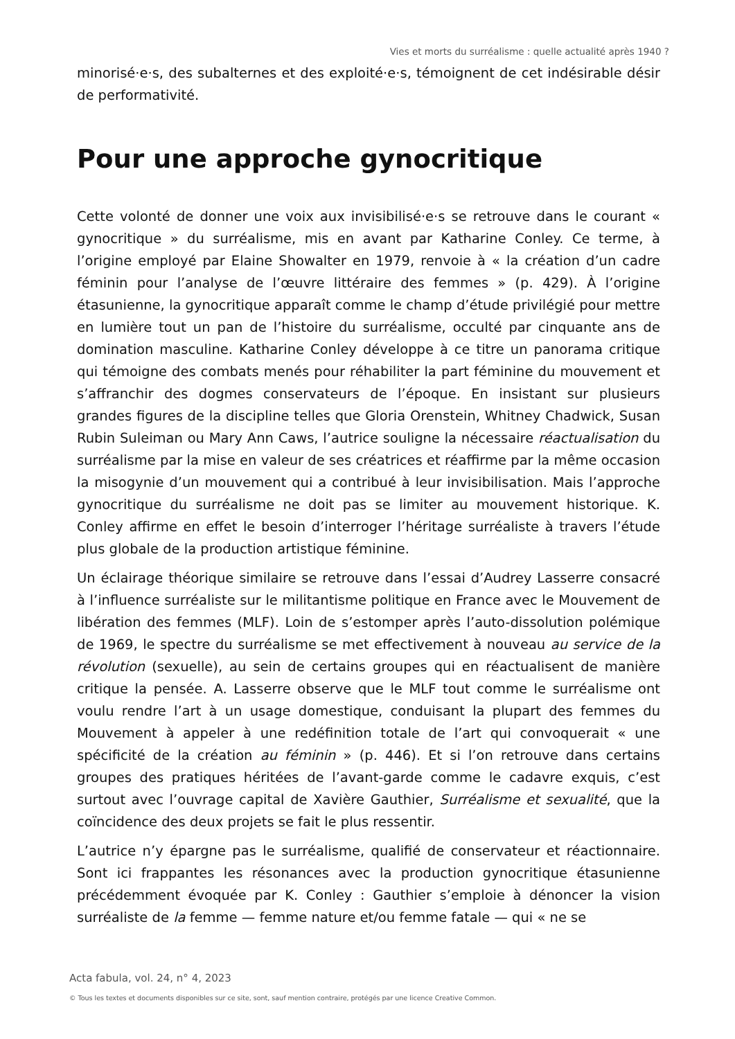Vies et morts du surréalisme : quelle actualité après 1940 ?
minorisé·e·s, des subalternes et des exploité·e·s, témoignent de cet indésirable désir de performativité.
Pour une approche gynocritique
Cette volonté de donner une voix aux invisibilisé·e·s se retrouve dans le courant « gynocritique » du surréalisme, mis en avant par Katharine Conley. Ce terme, à l’origine employé par Elaine Showalter en 1979, renvoie à « la création d’un cadre féminin pour l’analyse de l’œuvre littéraire des femmes » (p. 429). À l’origine étasunienne, la gynocritique apparaît comme le champ d’étude privilégié pour mettre en lumière tout un pan de l’histoire du surréalisme, occulté par cinquante ans de domination masculine. Katharine Conley développe à ce titre un panorama critique qui témoigne des combats menés pour réhabiliter la part féminine du mouvement et s’affranchir des dogmes conservateurs de l’époque. En insistant sur plusieurs grandes figures de la discipline telles que Gloria Orenstein, Whitney Chadwick, Susan Rubin Suleiman ou Mary Ann Caws, l’autrice souligne la nécessaire réactualisation du surréalisme par la mise en valeur de ses créatrices et réaffirme par la même occasion la misogynie d’un mouvement qui a contribué à leur invisibilisation. Mais l’approche gynocritique du surréalisme ne doit pas se limiter au mouvement historique. K. Conley affirme en effet le besoin d’interroger l’héritage surréaliste à travers l’étude plus globale de la production artistique féminine.
Un éclairage théorique similaire se retrouve dans l’essai d’Audrey Lasserre consacré à l’influence surréaliste sur le militantisme politique en France avec le Mouvement de libération des femmes (MLF). Loin de s’estomper après l’auto-dissolution polémique de 1969, le spectre du surréalisme se met effectivement à nouveau au service de la révolution (sexuelle), au sein de certains groupes qui en réactualisent de manière critique la pensée. A. Lasserre observe que le MLF tout comme le surréalisme ont voulu rendre l’art à un usage domestique, conduisant la plupart des femmes du Mouvement à appeler à une redéfinition totale de l’art qui convoquerait « une spécificité de la création au féminin » (p. 446). Et si l’on retrouve dans certains groupes des pratiques héritées de l’avant-garde comme le cadavre exquis, c’est surtout avec l’ouvrage capital de Xavière Gauthier, Surréalisme et sexualité, que la coïncidence des deux projets se fait le plus ressentir.
L’autrice n’y épargne pas le surréalisme, qualifié de conservateur et réactionnaire. Sont ici frappantes les résonances avec la production gynocritique étasunienne précédemment évoquée par K. Conley : Gauthier s’emploie à dénoncer la vision surréaliste de la femme — femme nature et/ou femme fatale — qui « ne se
Acta fabula, vol. 24, n° 4, 2023
© Tous les textes et documents disponibles sur ce site, sont, sauf mention contraire, protégés par une licence Creative Common.